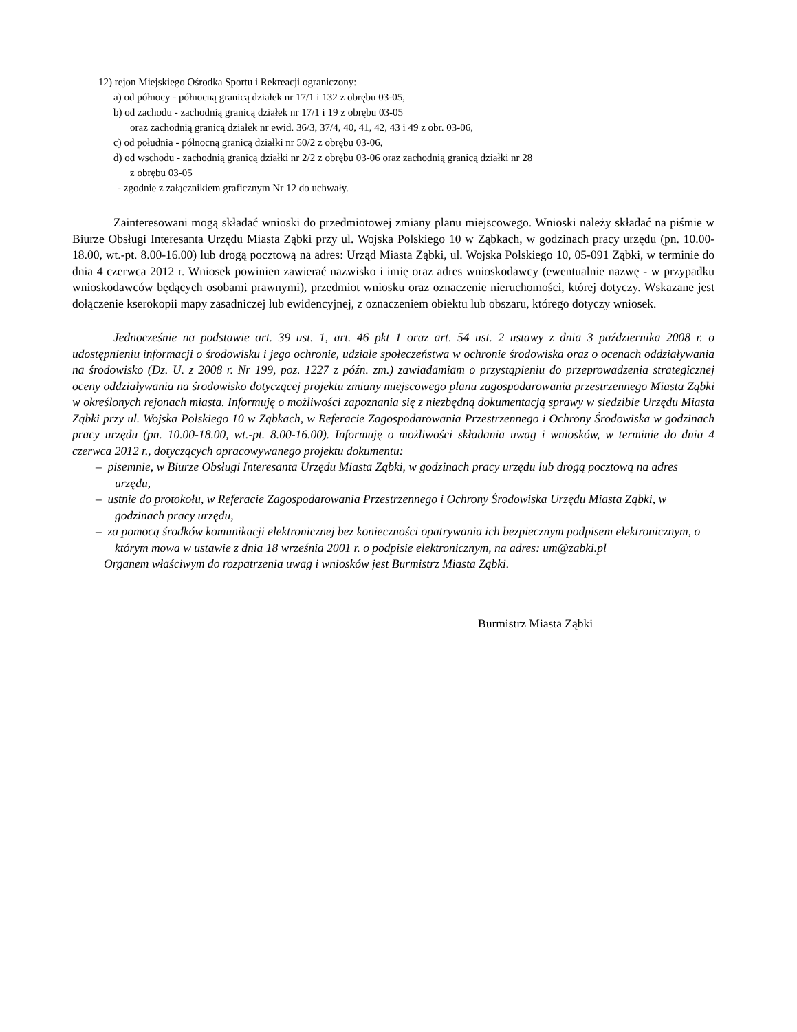12) rejon Miejskiego Ośrodka Sportu i Rekreacji ograniczony:
a) od północy - północną granicą działek nr 17/1 i 132 z obrębu 03-05,
b) od zachodu - zachodnią granicą działek nr 17/1 i 19 z obrębu 03-05
oraz zachodnią granicą działek nr ewid. 36/3, 37/4, 40, 41, 42, 43 i 49 z obr. 03-06,
c) od południa - północną granicą działki nr 50/2 z obrębu 03-06,
d) od wschodu - zachodnią granicą działki nr 2/2 z obrębu 03-06 oraz zachodnią granicą działki nr 28
z obrębu 03-05
- zgodnie z załącznikiem graficznym Nr 12 do uchwały.
Zainteresowani mogą składać wnioski do przedmiotowej zmiany planu miejscowego. Wnioski należy składać na piśmie w Biurze Obsługi Interesanta Urzędu Miasta Ząbki przy ul. Wojska Polskiego 10 w Ząbkach, w godzinach pracy urzędu (pn. 10.00-18.00, wt.-pt. 8.00-16.00) lub drogą pocztową na adres: Urząd Miasta Ząbki, ul. Wojska Polskiego 10, 05-091 Ząbki, w terminie do dnia 4 czerwca 2012 r. Wniosek powinien zawierać nazwisko i imię oraz adres wnioskodawcy (ewentualnie nazwę - w przypadku wnioskodawców będących osobami prawnymi), przedmiot wniosku oraz oznaczenie nieruchomości, której dotyczy. Wskazane jest dołączenie kserokopii mapy zasadniczej lub ewidencyjnej, z oznaczeniem obiektu lub obszaru, którego dotyczy wniosek.
Jednocześnie na podstawie art. 39 ust. 1, art. 46 pkt 1 oraz art. 54 ust. 2 ustawy z dnia 3 października 2008 r. o udostępnieniu informacji o środowisku i jego ochronie, udziale społeczeństwa w ochronie środowiska oraz o ocenach oddziaływania na środowisko (Dz. U. z 2008 r. Nr 199, poz. 1227 z późn. zm.) zawiadamiam o przystąpieniu do przeprowadzenia strategicznej oceny oddziaływania na środowisko dotyczącej projektu zmiany miejscowego planu zagospodarowania przestrzennego Miasta Ząbki w określonych rejonach miasta. Informuję o możliwości zapoznania się z niezbędną dokumentacją sprawy w siedzibie Urzędu Miasta Ząbki przy ul. Wojska Polskiego 10 w Ząbkach, w Referacie Zagospodarowania Przestrzennego i Ochrony Środowiska w godzinach pracy urzędu (pn. 10.00-18.00, wt.-pt. 8.00-16.00). Informuję o możliwości składania uwag i wniosków, w terminie do dnia 4 czerwca 2012 r., dotyczących opracowywanego projektu dokumentu:
– pisemnie, w Biurze Obsługi Interesanta Urzędu Miasta Ząbki, w godzinach pracy urzędu lub drogą pocztową na adres urzędu,
– ustnie do protokołu, w Referacie Zagospodarowania Przestrzennego i Ochrony Środowiska Urzędu Miasta Ząbki, w godzinach pracy urzędu,
– za pomocą środków komunikacji elektronicznej bez konieczności opatrywania ich bezpiecznym podpisem elektronicznym, o którym mowa w ustawie z dnia 18 września 2001 r. o podpisie elektronicznym, na adres: um@zabki.pl
Organem właściwym do rozpatrzenia uwag i wniosków jest Burmistrz Miasta Ząbki.
Burmistrz Miasta Ząbki